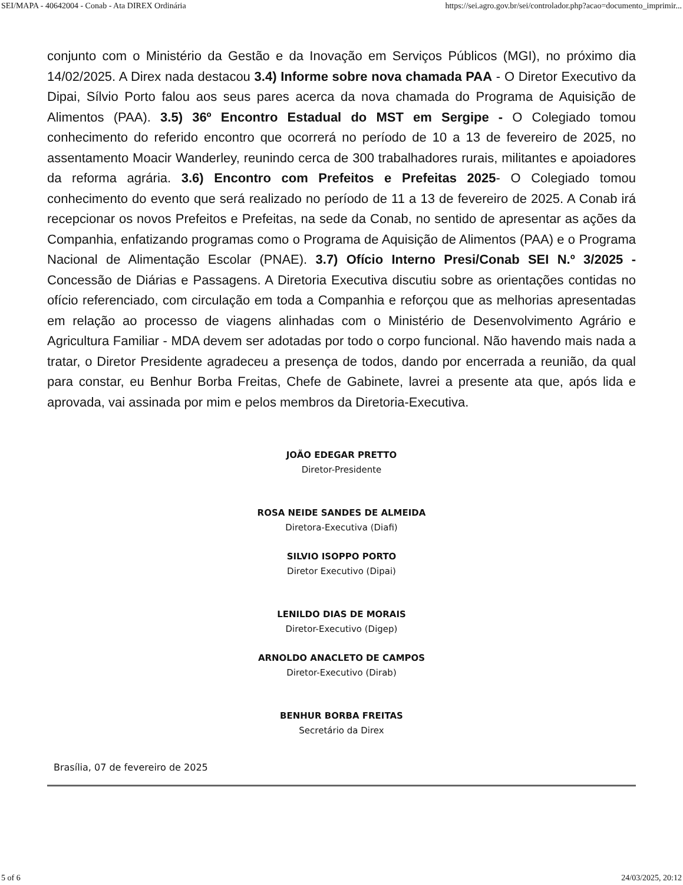SEI/MAPA - 40642004 - Conab - Ata DIREX Ordinária https://sei.agro.gov.br/sei/controlador.php?acao=documento_imprimir...
conjunto com o Ministério da Gestão e da Inovação em Serviços Públicos (MGI), no próximo dia 14/02/2025. A Direx nada destacou 3.4) Informe sobre nova chamada PAA - O Diretor Executivo da Dipai, Sílvio Porto falou aos seus pares acerca da nova chamada do Programa de Aquisição de Alimentos (PAA). 3.5) 36º Encontro Estadual do MST em Sergipe - O Colegiado tomou conhecimento do referido encontro que ocorrerá no período de 10 a 13 de fevereiro de 2025, no assentamento Moacir Wanderley, reunindo cerca de 300 trabalhadores rurais, militantes e apoiadores da reforma agrária. 3.6) Encontro com Prefeitos e Prefeitas 2025- O Colegiado tomou conhecimento do evento que será realizado no período de 11 a 13 de fevereiro de 2025. A Conab irá recepcionar os novos Prefeitos e Prefeitas, na sede da Conab, no sentido de apresentar as ações da Companhia, enfatizando programas como o Programa de Aquisição de Alimentos (PAA) e o Programa Nacional de Alimentação Escolar (PNAE). 3.7) Ofício Interno Presi/Conab SEI N.º 3/2025 - Concessão de Diárias e Passagens. A Diretoria Executiva discutiu sobre as orientações contidas no ofício referenciado, com circulação em toda a Companhia e reforçou que as melhorias apresentadas em relação ao processo de viagens alinhadas com o Ministério de Desenvolvimento Agrário e Agricultura Familiar - MDA devem ser adotadas por todo o corpo funcional. Não havendo mais nada a tratar, o Diretor Presidente agradeceu a presença de todos, dando por encerrada a reunião, da qual para constar, eu Benhur Borba Freitas, Chefe de Gabinete, lavrei a presente ata que, após lida e aprovada, vai assinada por mim e pelos membros da Diretoria-Executiva.
JOÃO EDEGAR PRETTO
Diretor-Presidente
ROSA NEIDE SANDES DE ALMEIDA
Diretora-Executiva (Diafi)
SILVIO ISOPPO PORTO
Diretor Executivo (Dipai)
LENILDO DIAS DE MORAIS
Diretor-Executivo (Digep)
ARNOLDO ANACLETO DE CAMPOS
Diretor-Executivo (Dirab)
BENHUR BORBA FREITAS
Secretário da Direx
Brasília, 07 de fevereiro de 2025
5 of 6 24/03/2025, 20:12